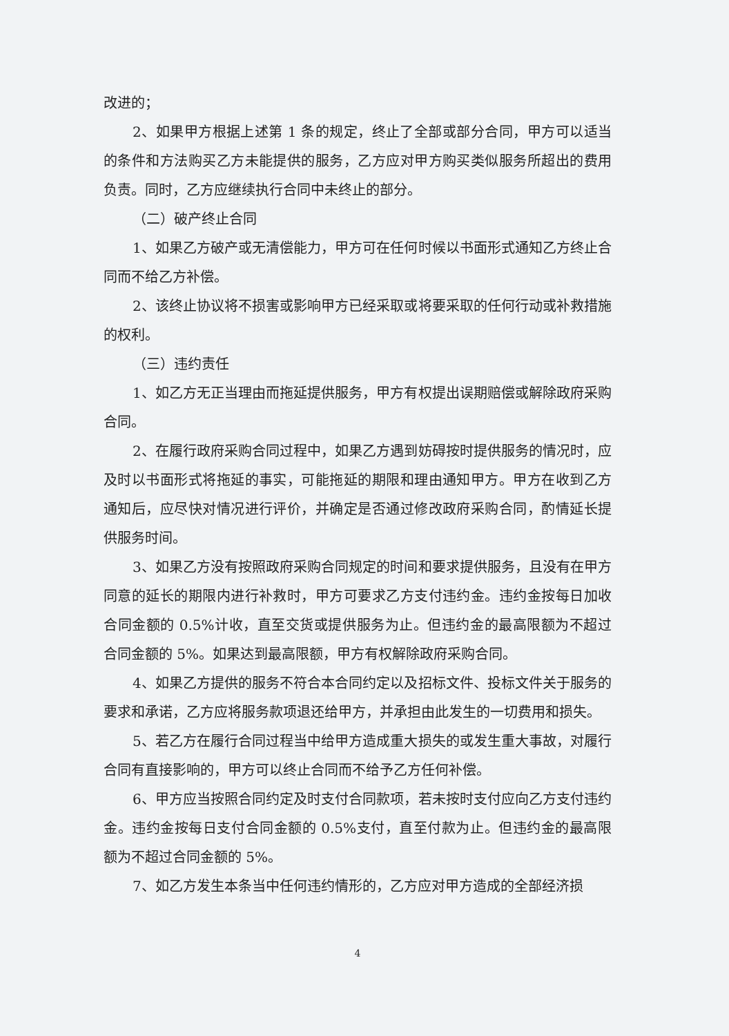改进的；
2、如果甲方根据上述第 1 条的规定，终止了全部或部分合同，甲方可以适当的条件和方法购买乙方未能提供的服务，乙方应对甲方购买类似服务所超出的费用负责。同时，乙方应继续执行合同中未终止的部分。
（二）破产终止合同
1、如果乙方破产或无清偿能力，甲方可在任何时候以书面形式通知乙方终止合同而不给乙方补偿。
2、该终止协议将不损害或影响甲方已经采取或将要采取的任何行动或补救措施的权利。
（三）违约责任
1、如乙方无正当理由而拖延提供服务，甲方有权提出误期赔偿或解除政府采购合同。
2、在履行政府采购合同过程中，如果乙方遇到妨碍按时提供服务的情况时，应及时以书面形式将拖延的事实，可能拖延的期限和理由通知甲方。甲方在收到乙方通知后，应尽快对情况进行评价，并确定是否通过修改政府采购合同，酌情延长提供服务时间。
3、如果乙方没有按照政府采购合同规定的时间和要求提供服务，且没有在甲方同意的延长的期限内进行补救时，甲方可要求乙方支付违约金。违约金按每日加收合同金额的 0.5%计收，直至交货或提供服务为止。但违约金的最高限额为不超过合同金额的 5%。如果达到最高限额，甲方有权解除政府采购合同。
4、如果乙方提供的服务不符合本合同约定以及招标文件、投标文件关于服务的要求和承诺，乙方应将服务款项退还给甲方，并承担由此发生的一切费用和损失。
5、若乙方在履行合同过程当中给甲方造成重大损失的或发生重大事故，对履行合同有直接影响的，甲方可以终止合同而不给予乙方任何补偿。
6、甲方应当按照合同约定及时支付合同款项，若未按时支付应向乙方支付违约金。违约金按每日支付合同金额的 0.5%支付，直至付款为止。但违约金的最高限额为不超过合同金额的 5%。
7、如乙方发生本条当中任何违约情形的，乙方应对甲方造成的全部经济损
4